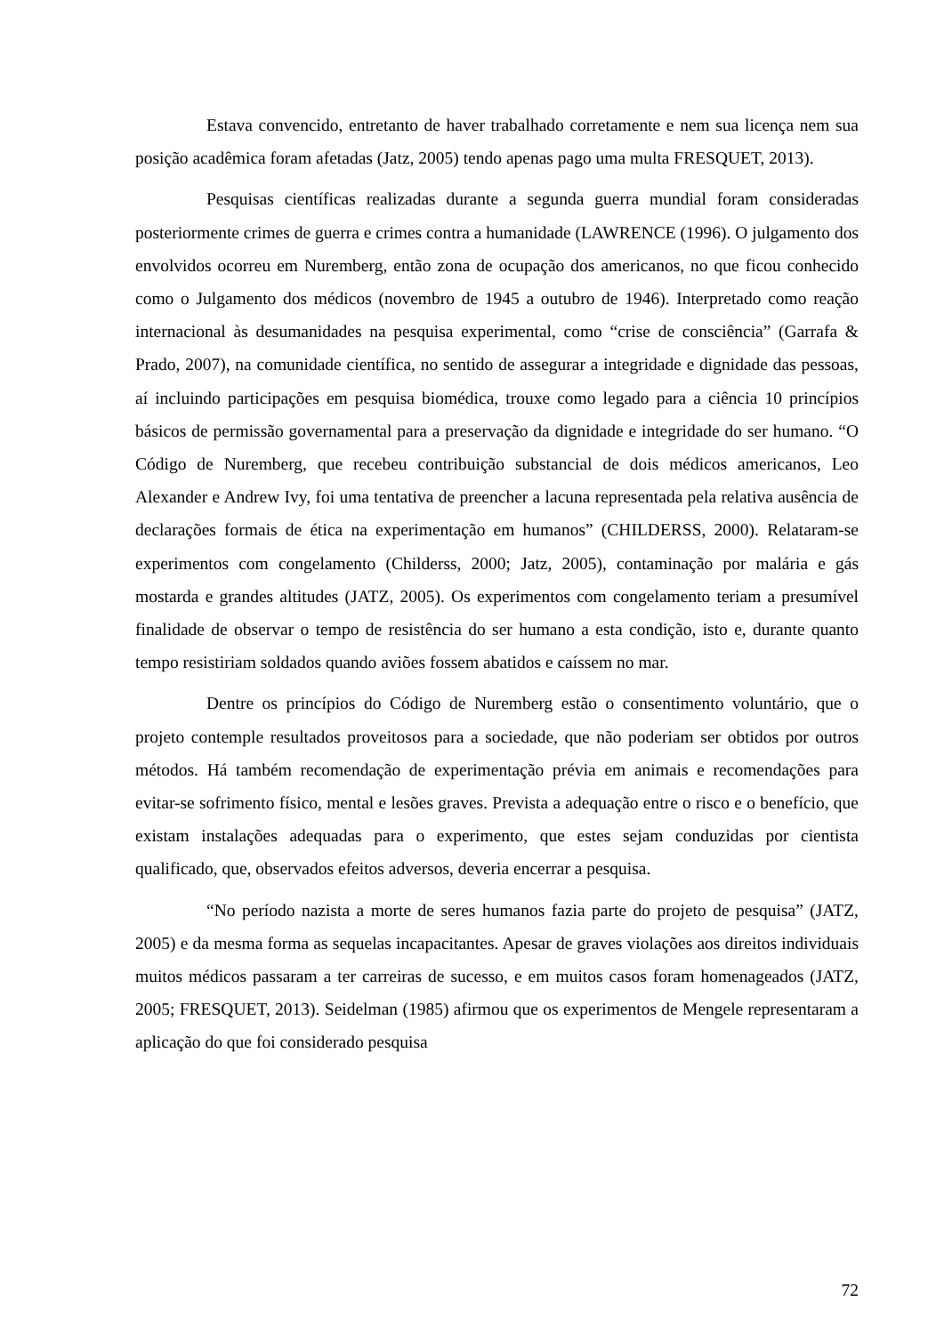Estava convencido, entretanto de haver trabalhado corretamente e nem sua licença nem sua posição acadêmica foram afetadas (Jatz, 2005) tendo apenas pago uma multa FRESQUET, 2013).
Pesquisas científicas realizadas durante a segunda guerra mundial foram consideradas posteriormente crimes de guerra e crimes contra a humanidade (LAWRENCE (1996). O julgamento dos envolvidos ocorreu em Nuremberg, então zona de ocupação dos americanos, no que ficou conhecido como o Julgamento dos médicos (novembro de 1945 a outubro de 1946). Interpretado como reação internacional às desumanidades na pesquisa experimental, como “crise de consciência” (Garrafa & Prado, 2007), na comunidade científica, no sentido de assegurar a integridade e dignidade das pessoas, aí incluindo participações em pesquisa biomédica, trouxe como legado para a ciência 10 princípios básicos de permissão governamental para a preservação da dignidade e integridade do ser humano. “O Código de Nuremberg, que recebeu contribuição substancial de dois médicos americanos, Leo Alexander e Andrew Ivy, foi uma tentativa de preencher a lacuna representada pela relativa ausência de declarações formais de ética na experimentação em humanos” (CHILDERSS, 2000). Relataram-se experimentos com congelamento (Childerss, 2000; Jatz, 2005), contaminação por malária e gás mostarda e grandes altitudes (JATZ, 2005). Os experimentos com congelamento teriam a presumível finalidade de observar o tempo de resistência do ser humano a esta condição, isto e, durante quanto tempo resistiriam soldados quando aviões fossem abatidos e caíssem no mar.
Dentre os princípios do Código de Nuremberg estão o consentimento voluntário, que o projeto contemple resultados proveitosos para a sociedade, que não poderiam ser obtidos por outros métodos. Há também recomendação de experimentação prévia em animais e recomendações para evitar-se sofrimento físico, mental e lesões graves. Prevista a adequação entre o risco e o benefício, que existam instalações adequadas para o experimento, que estes sejam conduzidas por cientista qualificado, que, observados efeitos adversos, deveria encerrar a pesquisa.
“No período nazista a morte de seres humanos fazia parte do projeto de pesquisa” (JATZ, 2005) e da mesma forma as sequelas incapacitantes. Apesar de graves violações aos direitos individuais muitos médicos passaram a ter carreiras de sucesso, e em muitos casos foram homenageados (JATZ, 2005; FRESQUET, 2013). Seidelman (1985) afirmou que os experimentos de Mengele representaram a aplicação do que foi considerado pesquisa
72